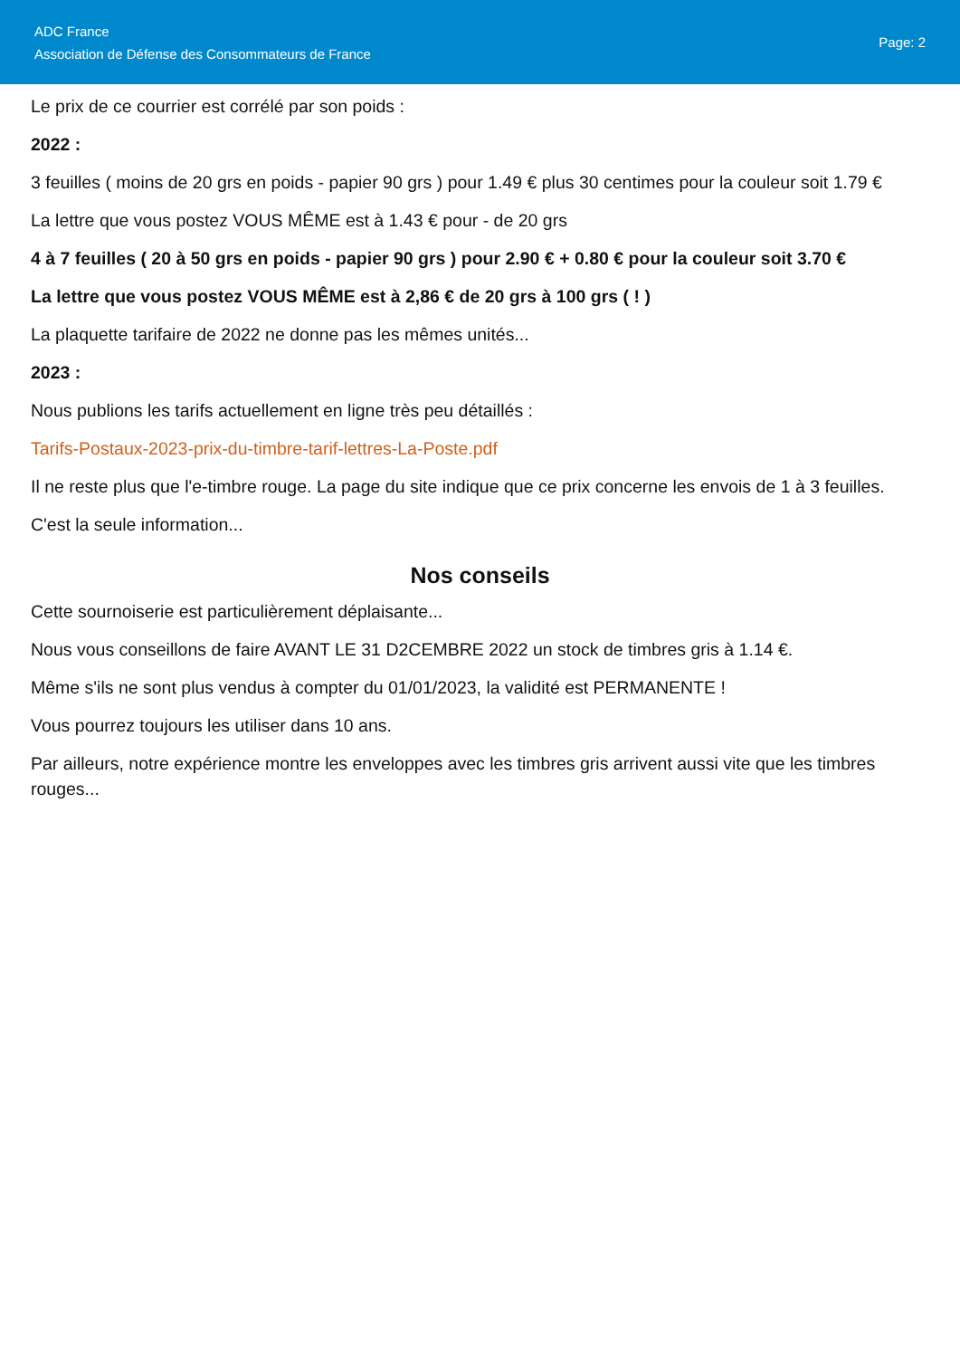ADC France
Association de Défense des Consommateurs de France
Page: 2
Le prix de ce courrier est corrélé par son poids :
2022 :
3 feuilles ( moins de 20 grs en poids - papier 90 grs ) pour 1.49 € plus 30 centimes pour la couleur soit 1.79 €
La lettre que vous postez VOUS MÊME est à 1.43 € pour - de 20 grs
4 à 7 feuilles ( 20 à 50 grs en poids - papier 90 grs ) pour 2.90 € + 0.80 € pour la couleur soit 3.70 €
La lettre que vous postez VOUS MÊME est à 2,86 € de 20 grs à 100 grs ( ! )
La plaquette tarifaire de 2022 ne donne pas les mêmes unités...
2023 :
Nous publions les tarifs actuellement en ligne très peu détaillés :
Tarifs-Postaux-2023-prix-du-timbre-tarif-lettres-La-Poste.pdf
Il ne reste plus que l'e-timbre rouge. La page du site indique que ce prix concerne les envois de 1 à 3 feuilles.
C'est la seule information...
Nos conseils
Cette sournoiserie est particulièrement déplaisante...
Nous vous conseillons de faire AVANT LE 31 D2CEMBRE 2022 un stock de timbres gris à 1.14 €.
Même s'ils ne sont plus vendus à compter du 01/01/2023, la validité est PERMANENTE !
Vous pourrez toujours les utiliser dans 10 ans.
Par ailleurs, notre expérience montre les enveloppes avec les timbres gris arrivent aussi vite que les timbres rouges...